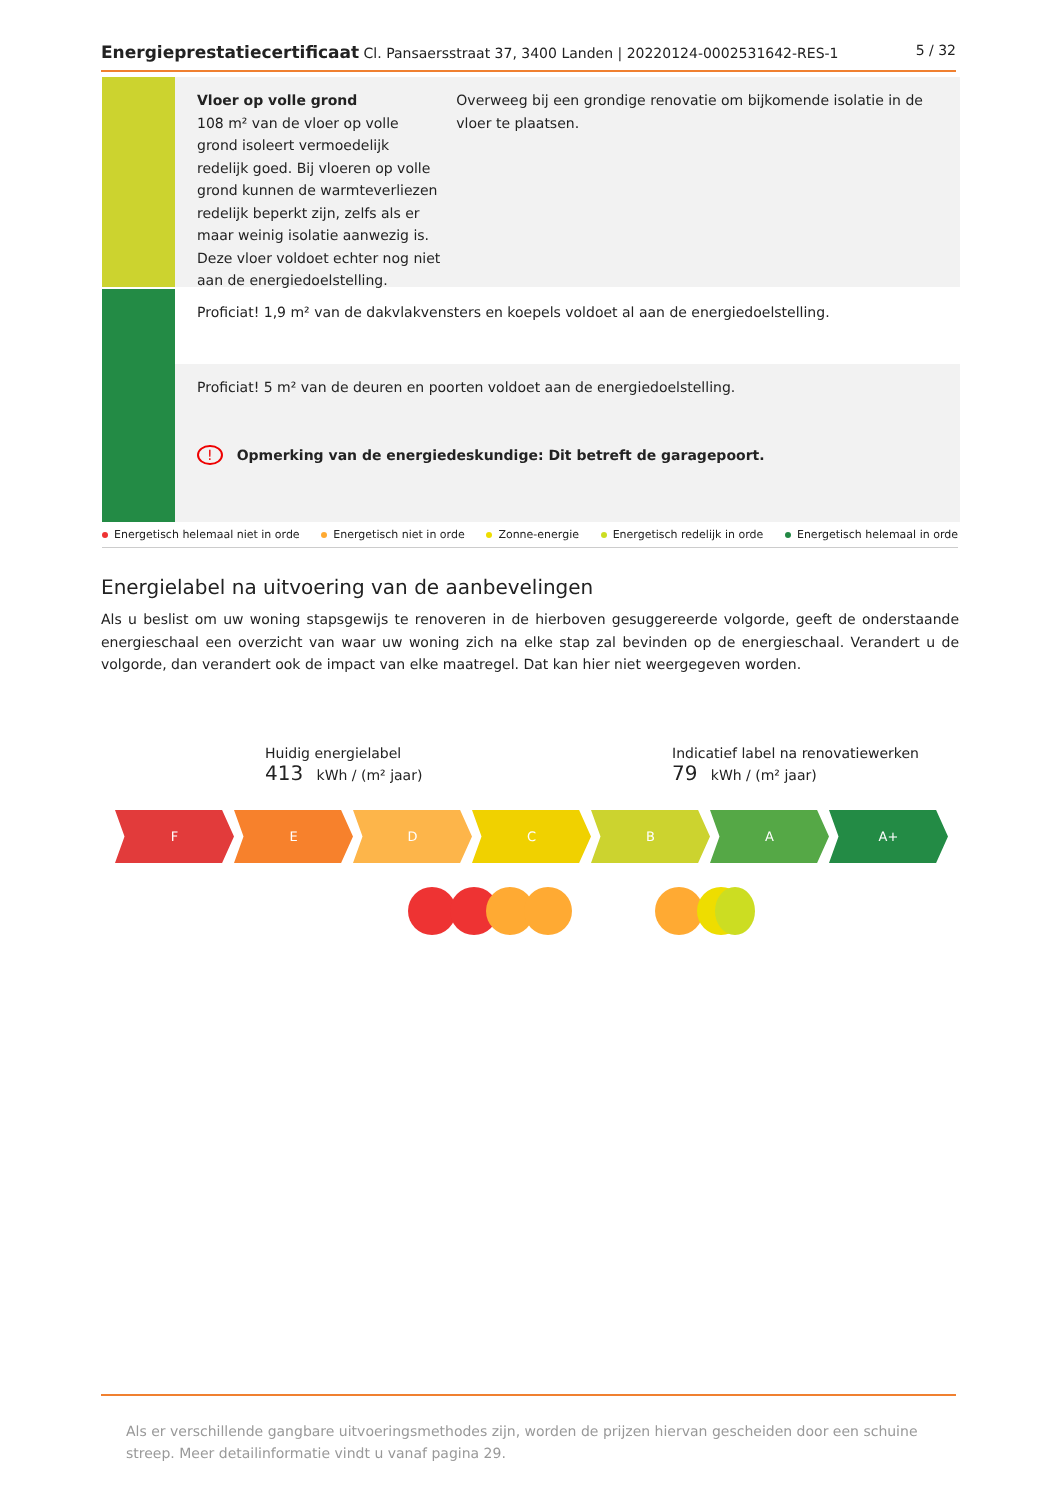Energieprestatiecertificaat Cl. Pansaersstraat 37, 3400 Landen | 20220124-0002531642-RES-1
5 / 32
Vloer op volle grond
108 m² van de vloer op volle grond isoleert vermoedelijk redelijk goed. Bij vloeren op volle grond kunnen de warmteverliezen redelijk beperkt zijn, zelfs als er maar weinig isolatie aanwezig is. Deze vloer voldoet echter nog niet aan de energiedoelstelling.
Overweeg bij een grondige renovatie om bijkomende isolatie in de vloer te plaatsen.
Proficiat! 1,9 m² van de dakvlakvensters en koepels voldoet al aan de energiedoelstelling.
Proficiat! 5 m² van de deuren en poorten voldoet aan de energiedoelstelling.
! Opmerking van de energiedeskundige: Dit betreft de garagepoort.
Energetisch helemaal niet in orde Energetisch niet in orde Zonne-energie Energetisch redelijk in orde Energetisch helemaal in orde
Energielabel na uitvoering van de aanbevelingen
Als u beslist om uw woning stapsgewijs te renoveren in de hierboven gesuggereerde volgorde, geeft de onderstaande energieschaal een overzicht van waar uw woning zich na elke stap zal bevinden op de energieschaal. Verandert u de volgorde, dan verandert ook de impact van elke maatregel. Dat kan hier niet weergegeven worden.
Huidig energielabel
413 kWh / (m² jaar)
Indicatief label na renovatiewerken
79 kWh / (m² jaar)
F E D C B A A+
Als er verschillende gangbare uitvoeringsmethodes zijn, worden de prijzen hiervan gescheiden door een schuine streep. Meer detailinformatie vindt u vanaf pagina 29.